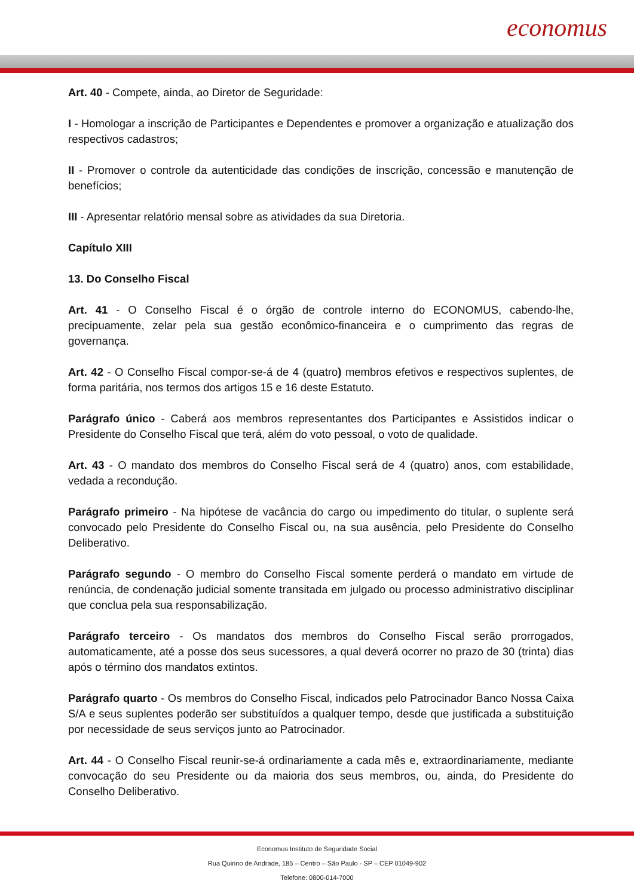economus
Art. 40 - Compete, ainda, ao Diretor de Seguridade:
I - Homologar a inscrição de Participantes e Dependentes e promover a organização e atualização dos respectivos cadastros;
II - Promover o controle da autenticidade das condições de inscrição, concessão e manutenção de benefícios;
III - Apresentar relatório mensal sobre as atividades da sua Diretoria.
Capítulo XIII
13. Do Conselho Fiscal
Art. 41 - O Conselho Fiscal é o órgão de controle interno do ECONOMUS, cabendo-lhe, precipuamente, zelar pela sua gestão econômico-financeira e o cumprimento das regras de governança.
Art. 42 - O Conselho Fiscal compor-se-á de 4 (quatro) membros efetivos e respectivos suplentes, de forma paritária, nos termos dos artigos 15 e 16 deste Estatuto.
Parágrafo único - Caberá aos membros representantes dos Participantes e Assistidos indicar o Presidente do Conselho Fiscal que terá, além do voto pessoal, o voto de qualidade.
Art. 43 - O mandato dos membros do Conselho Fiscal será de 4 (quatro) anos, com estabilidade, vedada a recondução.
Parágrafo primeiro - Na hipótese de vacância do cargo ou impedimento do titular, o suplente será convocado pelo Presidente do Conselho Fiscal ou, na sua ausência, pelo Presidente do Conselho Deliberativo.
Parágrafo segundo - O membro do Conselho Fiscal somente perderá o mandato em virtude de renúncia, de condenação judicial somente transitada em julgado ou processo administrativo disciplinar que conclua pela sua responsabilização.
Parágrafo terceiro - Os mandatos dos membros do Conselho Fiscal serão prorrogados, automaticamente, até a posse dos seus sucessores, a qual deverá ocorrer no prazo de 30 (trinta) dias após o término dos mandatos extintos.
Parágrafo quarto - Os membros do Conselho Fiscal, indicados pelo Patrocinador Banco Nossa Caixa S/A e seus suplentes poderão ser substituídos a qualquer tempo, desde que justificada a substituição por necessidade de seus serviços junto ao Patrocinador.
Art. 44 - O Conselho Fiscal reunir-se-á ordinariamente a cada mês e, extraordinariamente, mediante convocação do seu Presidente ou da maioria dos seus membros, ou, ainda, do Presidente do Conselho Deliberativo.
Economus Instituto de Seguridade Social
Rua Quirino de Andrade, 185 – Centro – São Paulo - SP – CEP 01049-902
Telefone: 0800-014-7000